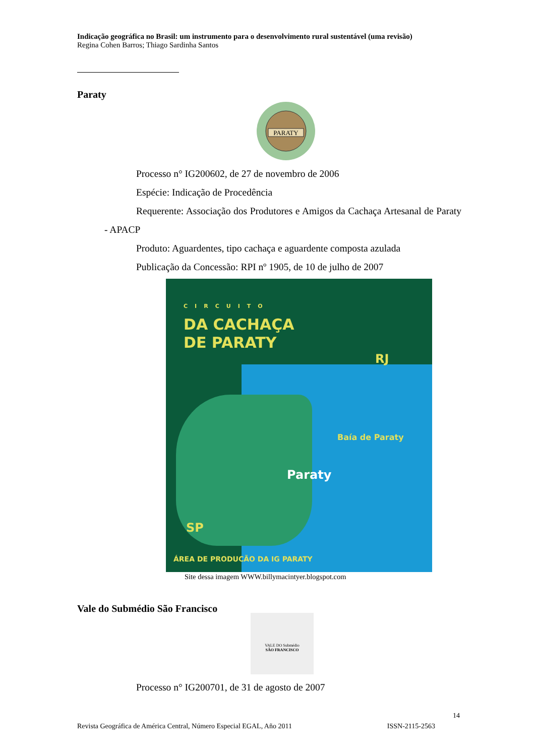Indicação geográfica no Brasil: um instrumento para o desenvolvimento rural sustentável (uma revisão)
Regina Cohen Barros; Thiago Sardinha Santos
Paraty
PARATY
Processo n° IG200602, de 27 de novembro de 2006
Espécie: Indicação de Procedência
Requerente: Associação dos Produtores e Amigos da Cachaça Artesanal de Paraty - APACP
Produto: Aguardentes, tipo cachaça e aguardente composta azulada
Publicação da Concessão: RPI nº 1905, de 10 de julho de 2007
CIRCUITO
DA CACHAÇA
DE PARATY
RJ
Baía de Paraty
Paraty
SP
ÁREA DE PRODUCÃO DA IG PARATY
Site dessa imagem WWW.billymacintyer.blogspot.com
Vale do Submédio São Francisco
VALE DO Submédio
SÃO FRANCISCO
Processo n° IG200701, de 31 de agosto de 2007
14
Revista Geográfica de América Central, Número Especial EGAL, Año 2011 ISSN-2115-2563